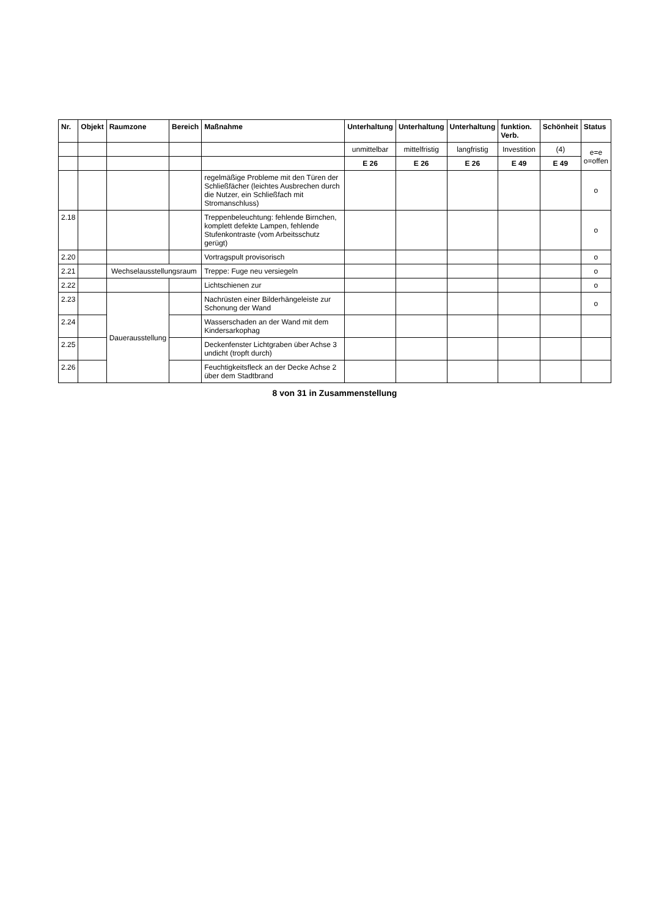| Nr. | Objekt | Raumzone | Bereich | Maßnahme | Unterhaltung | Unterhaltung | Unterhaltung | funktion. Verb. | Schönheit | Status |
| --- | --- | --- | --- | --- | --- | --- | --- | --- | --- | --- |
| | | | | | unmittelbar | mittelfristig | langfristig | Investition | (4) | e=e o=offen |
| | | | | | E 26 | E 26 | E 26 | E 49 | E 49 | |
| | | | | regelmäßige Probleme mit den Türen der Schließfächer (leichtes Ausbrechen durch die Nutzer, ein Schließfach mit Stromanschluss) | | | | | | o |
| 2.18 | | | | Treppenbeleuchtung: fehlende Birnchen, komplett defekte Lampen, fehlende Stufenkontraste (vom Arbeitsschutz gerügt) | | | | | | o |
| 2.20 | | | | Vortragspult provisorisch | | | | | | o |
| 2.21 | | Wechselausstellungsraum | | Treppe: Fuge neu versiegeln | | | | | | o |
| 2.22 | | | | Lichtschienen zur | | | | | | o |
| 2.23 | | Dauerausstellung | | Nachrüsten einer Bilderhängeleiste zur Schonung der Wand | | | | | | o |
| 2.24 | | | | Wasserschaden an der Wand mit dem Kindersarkophag | | | | | | |
| 2.25 | | | | Deckenfenster Lichtgraben über Achse 3 undicht (tropft durch) | | | | | | |
| 2.26 | | | | Feuchtigkeitsfleck an der Decke Achse 2 über dem Stadtbrand | | | | | | |
8 von 31 in Zusammenstellung